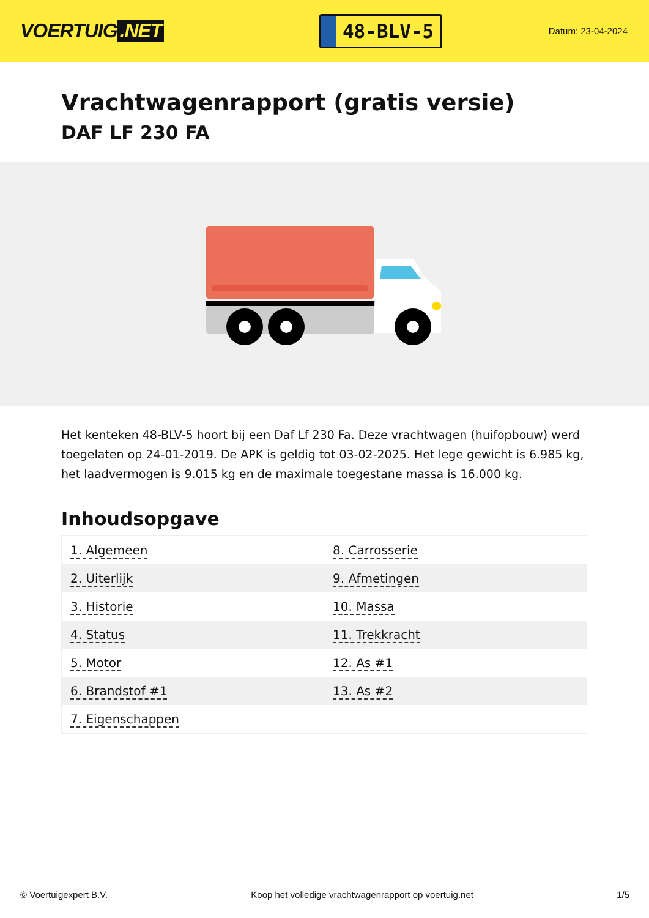VOERTUIG.NET
48-BLV-5
Datum: 23-04-2024
Vrachtwagenrapport (gratis versie)
DAF LF 230 FA
Het kenteken 48-BLV-5 hoort bij een Daf Lf 230 Fa. Deze vrachtwagen (huifopbouw) werd toegelaten op 24-01-2019. De APK is geldig tot 03-02-2025. Het lege gewicht is 6.985 kg, het laadvermogen is 9.015 kg en de maximale toegestane massa is 16.000 kg.
Inhoudsopgave
| 1. Algemeen | 8. Carrosserie |
| 2. Uiterlijk | 9. Afmetingen |
| 3. Historie | 10. Massa |
| 4. Status | 11. Trekkracht |
| 5. Motor | 12. As #1 |
| 6. Brandstof #1 | 13. As #2 |
| 7. Eigenschappen | |
© Voertuigexpert B.V. Koop het volledige vrachtwagenrapport op voertuig.net 1/5